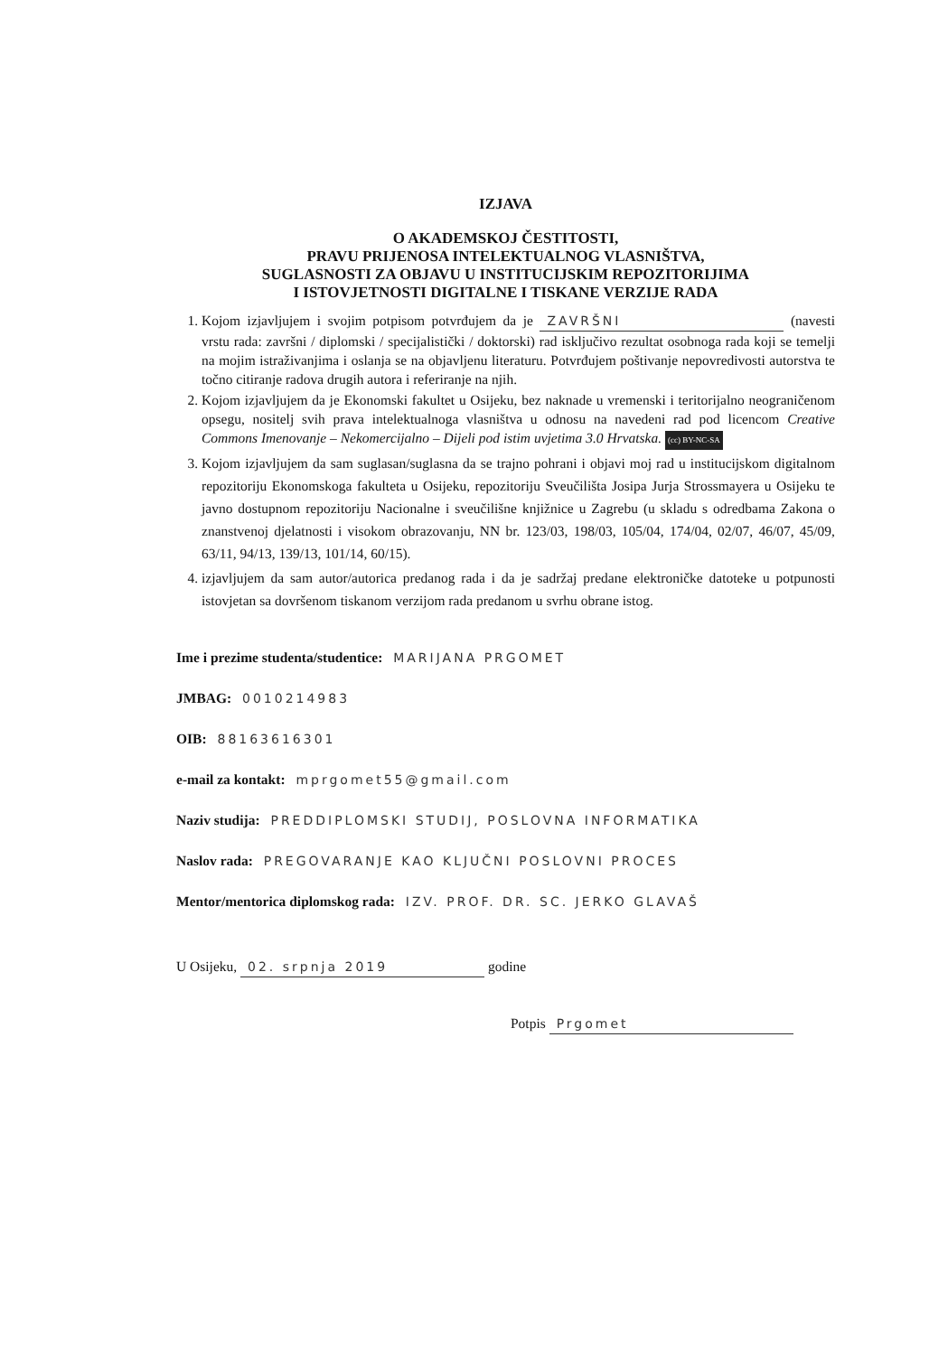IZJAVA
O AKADEMSKOJ ČESTITOSTI,
PRAVU PRIJENOSA INTELEKTUALNOG VLASNIŠTVA,
SUGLASNOSTI ZA OBJAVU U INSTITUCIJSKIM REPOZITORIJIMA
I ISTOVJETNOSTI DIGITALNE I TISKANE VERZIJE RADA
1. Kojom izjavljujem i svojim potpisom potvrđujem da je ZAVRŠNI (navesti vrstu rada: završni / diplomski / specijalistički / doktorski) rad isključivo rezultat osobnoga rada koji se temelji na mojim istraživanjima i oslanja se na objavljenu literaturu. Potvrđujem poštivanje nepovredivosti autorstva te točno citiranje radova drugih autora i referiranje na njih.
2. Kojom izjavljujem da je Ekonomski fakultet u Osijeku, bez naknade u vremenski i teritorijalno neograničenom opsegu, nositelj svih prava intelektualnoga vlasništva u odnosu na navedeni rad pod licencom Creative Commons Imenovanje – Nekomercijalno – Dijeli pod istim uvjetima 3.0 Hrvatska. (cc) BY-NC-SA
3. Kojom izjavljujem da sam suglasan/suglasna da se trajno pohrani i objavi moj rad u institucijskom digitalnom repozitoriju Ekonomskoga fakulteta u Osijeku, repozitoriju Sveučilišta Josipa Jurja Strossmayera u Osijeku te javno dostupnom repozitoriju Nacionalne i sveučilišne knjižnice u Zagrebu (u skladu s odredbama Zakona o znanstvenoj djelatnosti i visokom obrazovanju, NN br. 123/03, 198/03, 105/04, 174/04, 02/07, 46/07, 45/09, 63/11, 94/13, 139/13, 101/14, 60/15).
4. izjavljujem da sam autor/autorica predanog rada i da je sadržaj predane elektroničke datoteke u potpunosti istovjetan sa dovršenom tiskanom verzijom rada predanom u svrhu obrane istog.
Ime i prezime studenta/studentice: MARIJANA PRGOMET
JMBAG: 0010214983
OIB: 88163616301
e-mail za kontakt: mprgomet55@gmail.com
Naziv studija: PREDDIPLOMSKI STUDIJ, POSLOVNA INFORMATIKA
Naslov rada: PREGOVARANJE KAO KLJUČNI POSLOVNI PROCES
Mentor/mentorica diplomskog rada: IZV. PROF. DR. SC. JERKO GLAVAŠ
U Osijeku, 02. srpnja 2019 godine
Potpis Prgomet